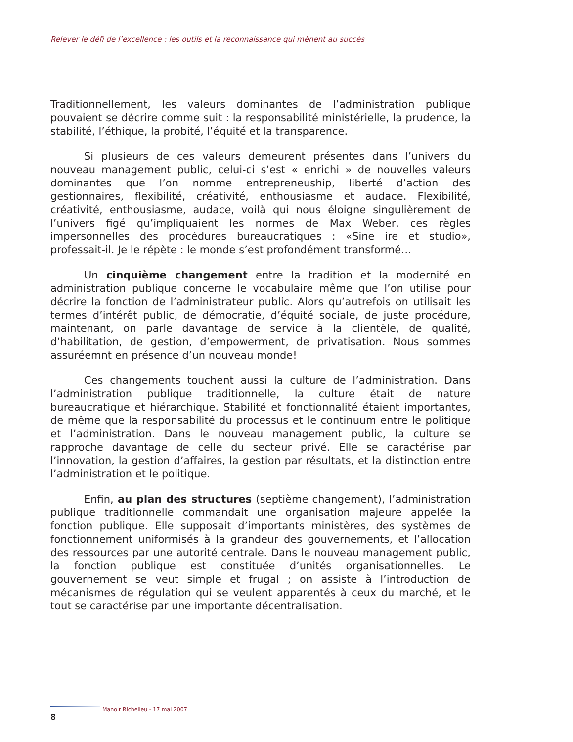Relever le défi de l’excellence : les outils et la reconnaissance qui mènent au succès
Traditionnellement, les valeurs dominantes de l’administration publique pouvaient se décrire comme suit : la responsabilité ministérielle, la prudence, la stabilité, l’éthique, la probité, l’équité et la transparence.
Si plusieurs de ces valeurs demeurent présentes dans l’univers du nouveau management public, celui-ci s’est « enrichi » de nouvelles valeurs dominantes que l’on nomme entrepreneuship, liberté d’action des gestionnaires, flexibilité, créativité, enthousiasme et audace. Flexibilité, créativité, enthousiasme, audace, voilà qui nous éloigne singulièrement de l’univers figé qu’impliquaient les normes de Max Weber, ces règles impersonnelles des procédures bureaucratiques : «Sine ire et studio», professait-il. Je le répète : le monde s’est profondément transformé…
Un cinquième changement entre la tradition et la modernité en administration publique concerne le vocabulaire même que l’on utilise pour décrire la fonction de l’administrateur public. Alors qu’autrefois on utilisait les termes d’intérêt public, de démocratie, d’équité sociale, de juste procédure, maintenant, on parle davantage de service à la clientèle, de qualité, d’habilitation, de gestion, d’empowerment, de privatisation. Nous sommes assuréemnt en présence d’un nouveau monde!
Ces changements touchent aussi la culture de l’administration. Dans l’administration publique traditionnelle, la culture était de nature bureaucratique et hiérarchique. Stabilité et fonctionnalité étaient importantes, de même que la responsabilité du processus et le continuum entre le politique et l’administration. Dans le nouveau management public, la culture se rapproche davantage de celle du secteur privé. Elle se caractérise par l’innovation, la gestion d’affaires, la gestion par résultats, et la distinction entre l’administration et le politique.
Enfin, au plan des structures (septième changement), l’administration publique traditionnelle commandait une organisation majeure appelée la fonction publique. Elle supposait d’importants ministères, des systèmes de fonctionnement uniformisés à la grandeur des gouvernements, et l’allocation des ressources par une autorité centrale. Dans le nouveau management public, la fonction publique est constituée d’unités organisationnelles. Le gouvernement se veut simple et frugal ; on assiste à l’introduction de mécanismes de régulation qui se veulent apparentés à ceux du marché, et le tout se caractérise par une importante décentralisation.
Manoir Richelieu - 17 mai 2007
8